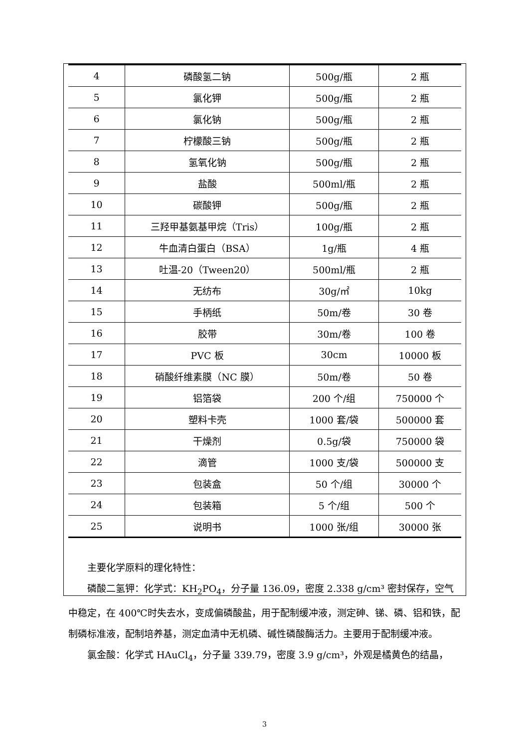| 4 | 磷酸氢二钠 | 500g/瓶 | 2 瓶 |
| 5 | 氯化钾 | 500g/瓶 | 2 瓶 |
| 6 | 氯化钠 | 500g/瓶 | 2 瓶 |
| 7 | 柠檬酸三钠 | 500g/瓶 | 2 瓶 |
| 8 | 氢氧化钠 | 500g/瓶 | 2 瓶 |
| 9 | 盐酸 | 500ml/瓶 | 2 瓶 |
| 10 | 碳酸钾 | 500g/瓶 | 2 瓶 |
| 11 | 三羟甲基氨基甲烷（Tris） | 100g/瓶 | 2 瓶 |
| 12 | 牛血清白蛋白（BSA） | 1g/瓶 | 4 瓶 |
| 13 | 吐温-20（Tween20） | 500ml/瓶 | 2 瓶 |
| 14 | 无纺布 | 30g/㎡ | 10kg |
| 15 | 手柄纸 | 50m/卷 | 30 卷 |
| 16 | 胶带 | 30m/卷 | 100 卷 |
| 17 | PVC 板 | 30cm | 10000 板 |
| 18 | 硝酸纤维素膜（NC 膜） | 50m/卷 | 50 卷 |
| 19 | 铝箔袋 | 200 个/组 | 750000 个 |
| 20 | 塑料卡壳 | 1000 套/袋 | 500000 套 |
| 21 | 干燥剂 | 0.5g/袋 | 750000 袋 |
| 22 | 滴管 | 1000 支/袋 | 500000 支 |
| 23 | 包装盒 | 50 个/组 | 30000 个 |
| 24 | 包装箱 | 5 个/组 | 500 个 |
| 25 | 说明书 | 1000 张/组 | 30000 张 |
主要化学原料的理化特性：
磷酸二氢钾：化学式：KH<sub>2</sub>PO<sub>4</sub>，分子量 136.09，密度 2.338 g/cm³ 密封保存，空气中稳定，在 400℃时失去水，变成偏磷酸盐，用于配制缓冲液，测定砷、锑、磷、铝和铁，配制磷标准液，配制培养基，测定血清中无机磷、碱性磷酸酶活力。主要用于配制缓冲液。
氯金酸：化学式 HAuCl<sub>4</sub>，分子量 339.79，密度 3.9 g/cm³，外观是橘黄色的结晶，
3